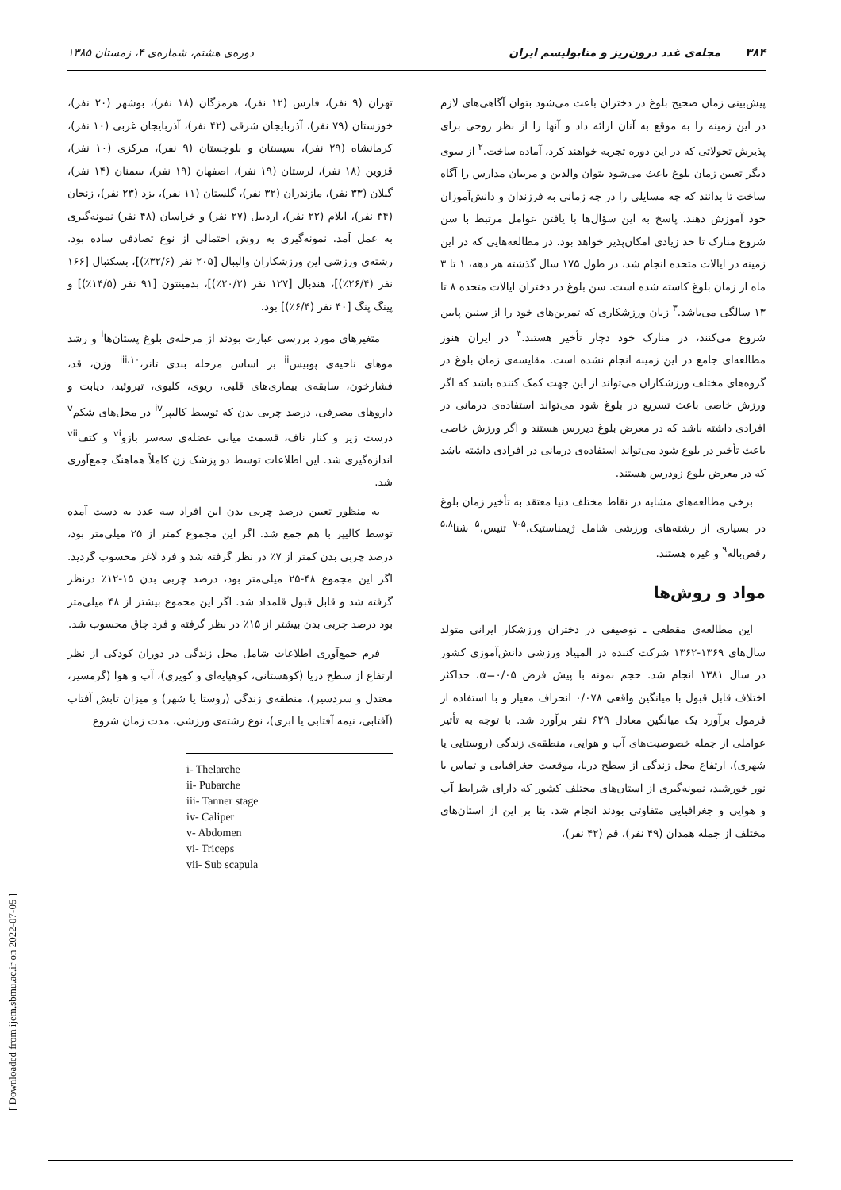۳۸۴ مجله‌ی غدد درون‌ریز و متابولیسم ایران دوره‌ی هشتم، شماره‌ی ۴، زمستان ۱۳۸۵
پیش‌بینی زمان صحیح بلوغ در دختران باعث می‌شود بتوان آگاهی‌های لازم در این زمینه را به موقع به آنان ارائه داد و آنها را از نظر روحی برای پذیرش تحولاتی که در این دوره تجربه خواهند کرد، آماده ساخت.<sup>۲</sup> از سوی دیگر تعیین زمان بلوغ باعث می‌شود بتوان والدین و مربیان مدارس را آگاه ساخت تا بدانند که چه مسایلی را در چه زمانی به فرزندان و دانش‌آموزان خود آموزش دهند. پاسخ به این سؤال‌ها با یافتن عوامل مرتبط با سن شروع منارک تا حد زیادی امکان‌پذیر خواهد بود. در مطالعه‌هایی که در این زمینه در ایالات متحده انجام شد، در طول ۱۷۵ سال گذشته هر دهه، ۱ تا ۳ ماه از زمان بلوغ کاسته شده است. سن بلوغ در دختران ایالات متحده ۸ تا ۱۳ سالگی می‌باشد.<sup>۳</sup> زنان ورزشکاری که تمرین‌های خود را از سنین پایین شروع می‌کنند، در منارک خود دچار تأخیر هستند.<sup>۴</sup> در ایران هنوز مطالعه‌ای جامع در این زمینه انجام نشده است. مقایسه‌ی زمان بلوغ در گروه‌های مختلف ورزشکاران می‌تواند از این جهت کمک کننده باشد که اگر ورزش خاصی باعث تسریع در بلوغ شود می‌تواند استفاده‌ی درمانی در افرادی داشته باشد که در معرض بلوغ دیررس هستند و اگر ورزش خاصی باعث تأخیر در بلوغ شود می‌تواند استفاده‌ی درمانی در افرادی داشته باشد که در معرض بلوغ زودرس هستند.
برخی مطالعه‌های مشابه در نقاط مختلف دنیا معتقد به تأخیر زمان بلوغ در بسیاری از رشته‌های ورزشی شامل ژیمناستیک،<sup>۵-۷</sup> تنیس،<sup>۵</sup> شنا<sup>۵،۸</sup> رقص‌باله<sup>۹</sup> و غیره هستند.
مواد و روش‌ها
این مطالعه‌ی مقطعی ـ توصیفی در دختران ورزشکار ایرانی متولد سال‌های ۱۳۶۹-۱۳۶۲ شرکت کننده در المپیاد ورزشی دانش‌آموزی کشور در سال ۱۳۸۱ انجام شد. حجم نمونه با پیش فرض α=۰/۰۵، حداکثر اختلاف قابل قبول با میانگین واقعی ۰/۰۷۸ انحراف معیار و با استفاده از فرمول برآورد یک میانگین معادل ۶۲۹ نفر برآورد شد. با توجه به تأثیر عواملی از جمله خصوصیت‌های آب و هوایی، منطقه‌ی زندگی (روستایی یا شهری)، ارتفاع محل زندگی از سطح دریا، موقعیت جغرافیایی و تماس با نور خورشید، نمونه‌گیری از استان‌های مختلف کشور که دارای شرایط آب و هوایی و جغرافیایی متفاوتی بودند انجام شد. بنا بر این از استان‌های مختلف از جمله همدان (۴۹ نفر)، قم (۴۲ نفر)،
تهران (۹ نفر)، فارس (۱۲ نفر)، هرمزگان (۱۸ نفر)، بوشهر (۲۰ نفر)، خوزستان (۷۹ نفر)، آذربایجان شرقی (۴۲ نفر)، آذربایجان غربی (۱۰ نفر)، کرمانشاه (۲۹ نفر)، سیستان و بلوچستان (۹ نفر)، مرکزی (۱۰ نفر)، قزوین (۱۸ نفر)، لرستان (۱۹ نفر)، اصفهان (۱۹ نفر)، سمنان (۱۴ نفر)، گیلان (۳۳ نفر)، مازندران (۳۲ نفر)، گلستان (۱۱ نفر)، یزد (۲۳ نفر)، زنجان (۳۴ نفر)، ایلام (۲۲ نفر)، اردبیل (۲۷ نفر) و خراسان (۴۸ نفر) نمونه‌گیری به عمل آمد. نمونه‌گیری به روش احتمالی از نوع تصادفی ساده بود. رشته‌ی ورزشی این ورزشکاران والیبال [۲۰۵ نفر (۳۲/۶٪)]، بسکتبال [۱۶۶ نفر (۲۶/۴٪)]، هندبال [۱۲۷ نفر (۲۰/۲٪)]، بدمینتون [۹۱ نفر (۱۴/۵٪)] و پینگ پنگ [۴۰ نفر (۶/۴٪)] بود.
متغیرهای مورد بررسی عبارت بودند از مرحله‌ی بلوغ پستان‌ها<sup>i</sup> و رشد موهای ناحیه‌ی پوبیس<sup>ii</sup> بر اساس مرحله بندی تانر،<sup>iii،۱۰</sup> وزن، قد، فشارخون، سابقه‌ی بیماری‌های قلبی، ریوی، کلیوی، تیروئید، دیابت و داروهای مصرفی، درصد چربی بدن که توسط کالیپر<sup>iv</sup> در محل‌های شکم<sup>v</sup> درست زیر و کنار ناف، قسمت میانی عضله‌ی سه‌سر بازو<sup>vi</sup> و کتف<sup>vii</sup> اندازه‌گیری شد. این اطلاعات توسط دو پزشک زن کاملاً هماهنگ جمع‌آوری شد.
به منظور تعیین درصد چربی بدن این افراد سه عدد به دست آمده توسط کالیپر با هم جمع شد. اگر این مجموع کمتر از ۲۵ میلی‌متر بود، درصد چربی بدن کمتر از ۷٪ در نظر گرفته شد و فرد لاغر محسوب گردید. اگر این مجموع ۴۸-۲۵ میلی‌متر بود، درصد چربی بدن ۱۵-۱۲٪ درنظر گرفته شد و قابل قبول قلمداد شد. اگر این مجموع بیشتر از ۴۸ میلی‌متر بود درصد چربی بدن بیشتر از ۱۵٪ در نظر گرفته و فرد چاق محسوب شد.
فرم جمع‌آوری اطلاعات شامل محل زندگی در دوران کودکی از نظر ارتفاع از سطح دریا (کوهستانی، کوهپایه‌ای و کویری)، آب و هوا (گرمسیر، معتدل و سردسیر)، منطقه‌ی زندگی (روستا یا شهر) و میزان تابش آفتاب (آفتابی، نیمه آفتابی یا ابری)، نوع رشته‌ی ورزشی، مدت زمان شروع
i- Thelarche
ii- Pubarche
iii- Tanner stage
iv- Caliper
v- Abdomen
vi- Triceps
vii- Sub scapula
[ Downloaded from ijem.sbmu.ac.ir on 2022-07-05 ]